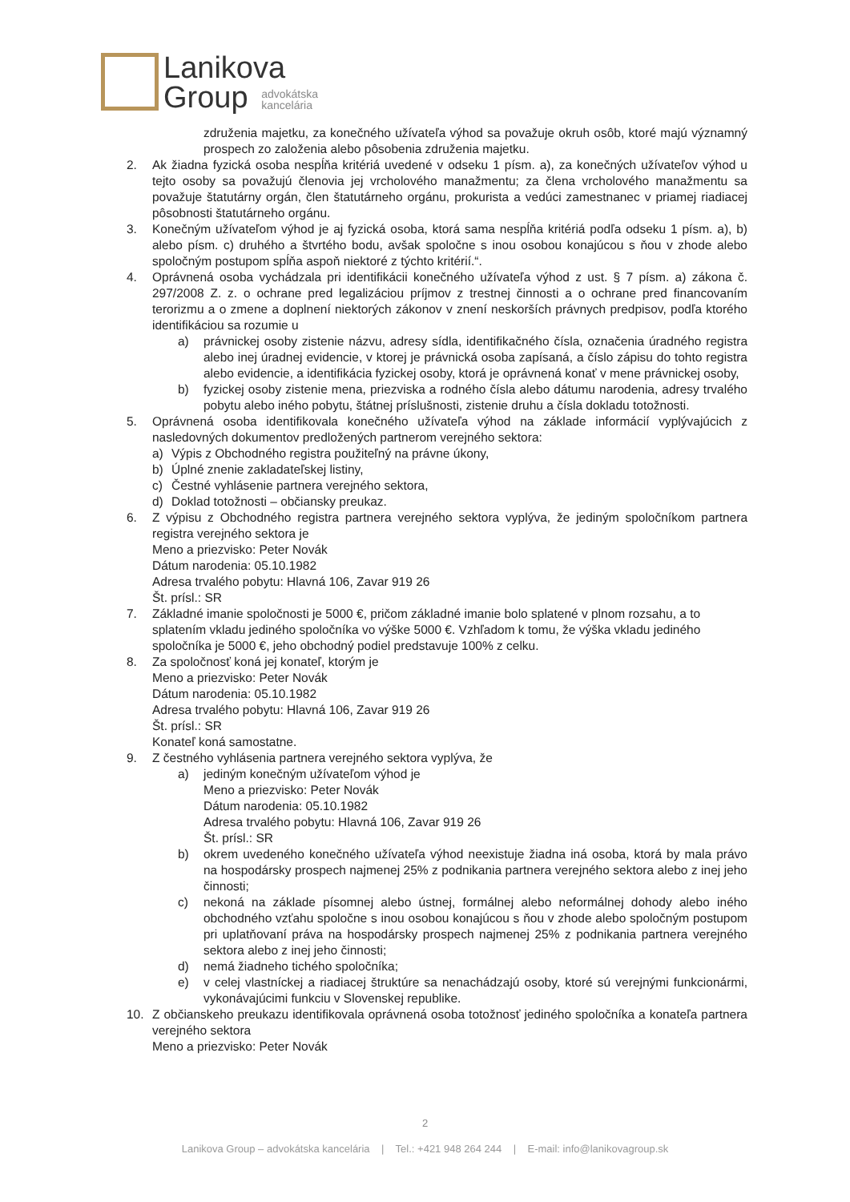Lanikova
Group advokátska
kancelária
združenia majetku, za konečného užívateľa výhod sa považuje okruh osôb, ktoré majú významný prospech zo založenia alebo pôsobenia združenia majetku.
2. Ak žiadna fyzická osoba nespĺňa kritériá uvedené v odseku 1 písm. a), za konečných užívateľov výhod u tejto osoby sa považujú členovia jej vrcholového manažmentu; za člena vrcholového manažmentu sa považuje štatutárny orgán, člen štatutárneho orgánu, prokurista a vedúci zamestnanec v priamej riadiacej pôsobnosti štatutárneho orgánu.
3. Konečným užívateľom výhod je aj fyzická osoba, ktorá sama nespĺňa kritériá podľa odseku 1 písm. a), b) alebo písm. c) druhého a štvrtého bodu, avšak spoločne s inou osobou konajúcou s ňou v zhode alebo spoločným postupom spĺňa aspoň niektoré z týchto kritérií.“.
4. Oprávnená osoba vychádzala pri identifikácii konečného užívateľa výhod z ust. § 7 písm. a) zákona č. 297/2008 Z. z. o ochrane pred legalizáciou príjmov z trestnej činnosti a o ochrane pred financovaním terorizmu a o zmene a doplnení niektorých zákonov v znení neskorších právnych predpisov, podľa ktorého identifikáciou sa rozumie u
a) právnickej osoby zistenie názvu, adresy sídla, identifikačného čísla, označenia úradného registra alebo inej úradnej evidencie, v ktorej je právnická osoba zapísaná, a číslo zápisu do tohto registra alebo evidencie, a identifikácia fyzickej osoby, ktorá je oprávnená konať v mene právnickej osoby,
b) fyzickej osoby zistenie mena, priezviska a rodného čísla alebo dátumu narodenia, adresy trvalého pobytu alebo iného pobytu, štátnej príslušnosti, zistenie druhu a čísla dokladu totožnosti.
5. Oprávnená osoba identifikovala konečného užívateľa výhod na základe informácií vyplývajúcich z nasledovných dokumentov predložených partnerom verejného sektora:
a) Výpis z Obchodného registra použiteľný na právne úkony,
b) Úplné znenie zakladateľskej listiny,
c) Čestné vyhlásenie partnera verejného sektora,
d) Doklad totožnosti – občiansky preukaz.
6. Z výpisu z Obchodného registra partnera verejného sektora vyplýva, že jediným spoločníkom partnera registra verejného sektora je
Meno a priezvisko: Peter Novák
Dátum narodenia: 05.10.1982
Adresa trvalého pobytu: Hlavná 106, Zavar 919 26
Št. prísl.: SR
7. Základné imanie spoločnosti je 5000 €, pričom základné imanie bolo splatené v plnom rozsahu, a to splatením vkladu jediného spoločníka vo výške 5000 €. Vzhľadom k tomu, že výška vkladu jediného spoločníka je 5000 €, jeho obchodný podiel predstavuje 100% z celku.
8. Za spoločnosť koná jej konateľ, ktorým je
Meno a priezvisko: Peter Novák
Dátum narodenia: 05.10.1982
Adresa trvalého pobytu: Hlavná 106, Zavar 919 26
Št. prísl.: SR
Konateľ koná samostatne.
9. Z čestného vyhlásenia partnera verejného sektora vyplýva, že
a) jediným konečným užívateľom výhod je
Meno a priezvisko: Peter Novák
Dátum narodenia: 05.10.1982
Adresa trvalého pobytu: Hlavná 106, Zavar 919 26
Št. prísl.: SR
b) okrem uvedeného konečného užívateľa výhod neexistuje žiadna iná osoba, ktorá by mala právo na hospodársky prospech najmenej 25% z podnikania partnera verejného sektora alebo z inej jeho činnosti;
c) nekoná na základe písomnej alebo ústnej, formálnej alebo neformálnej dohody alebo iného obchodného vzťahu spoločne s inou osobou konajúcou s ňou v zhode alebo spoločným postupom pri uplatňovaní práva na hospodársky prospech najmenej 25% z podnikania partnera verejného sektora alebo z inej jeho činnosti;
d) nemá žiadneho tichého spoločníka;
e) v celej vlastníckej a riadiacej štruktúre sa nenachádzajú osoby, ktoré sú verejnými funkcionármi, vykonávajúcimi funkciu v Slovenskej republike.
10. Z občianskeho preukazu identifikovala oprávnená osoba totožnosť jediného spoločníka a konateľa partnera verejného sektora
Meno a priezvisko: Peter Novák
2
Lanikova Group – advokátska kancelária | Tel.: +421 948 264 244 | E-mail: info@lanikovagroup.sk